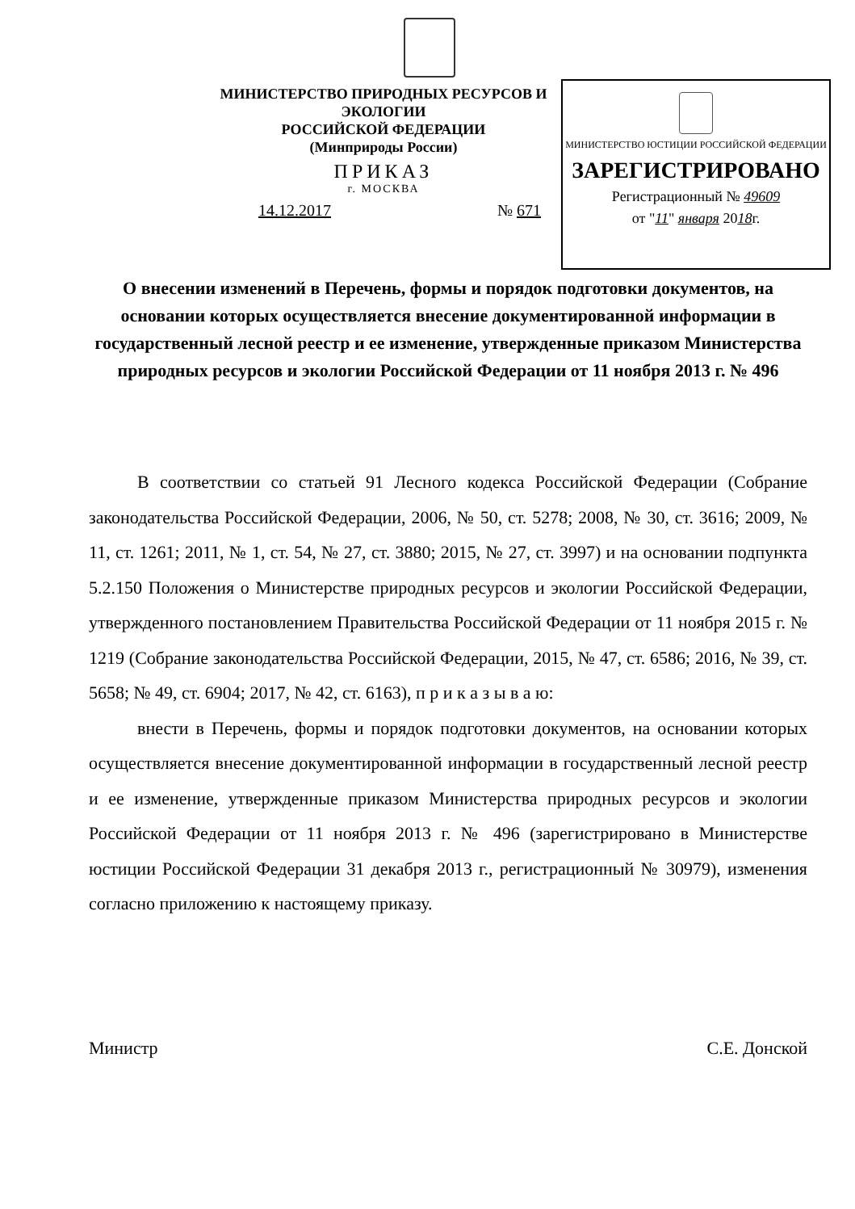МИНИСТЕРСТВО ПРИРОДНЫХ РЕСУРСОВ И ЭКОЛОГИИ
РОССИЙСКОЙ ФЕДЕРАЦИИ
(Минприроды России)
ПРИКАЗ
г. МОСКВА
14.12.2017 № 671
МИНИСТЕРСТВО ЮСТИЦИИ РОССИЙСКОЙ ФЕДЕРАЦИИ
ЗАРЕГИСТРИРОВАНО
Регистрационный № 49609
от "11" января 2018г.
О внесении изменений в Перечень, формы и порядок подготовки документов, на основании которых осуществляется внесение документированной информации в государственный лесной реестр и ее изменение, утвержденные приказом Министерства природных ресурсов и экологии Российской Федерации от 11 ноября 2013 г. № 496
В соответствии со статьей 91 Лесного кодекса Российской Федерации (Собрание законодательства Российской Федерации, 2006, № 50, ст. 5278; 2008, № 30, ст. 3616; 2009, № 11, ст. 1261; 2011, № 1, ст. 54, № 27, ст. 3880; 2015, № 27, ст. 3997) и на основании подпункта 5.2.150 Положения о Министерстве природных ресурсов и экологии Российской Федерации, утвержденного постановлением Правительства Российской Федерации от 11 ноября 2015 г. № 1219 (Собрание законодательства Российской Федерации, 2015, № 47, ст. 6586; 2016, № 39, ст. 5658; № 49, ст. 6904; 2017, № 42, ст. 6163), п р и к а з ы в а ю:
внести в Перечень, формы и порядок подготовки документов, на основании которых осуществляется внесение документированной информации в государственный лесной реестр и ее изменение, утвержденные приказом Министерства природных ресурсов и экологии Российской Федерации от 11 ноября 2013 г. № 496 (зарегистрировано в Министерстве юстиции Российской Федерации 31 декабря 2013 г., регистрационный № 30979), изменения согласно приложению к настоящему приказу.
Министр С.Е. Донской